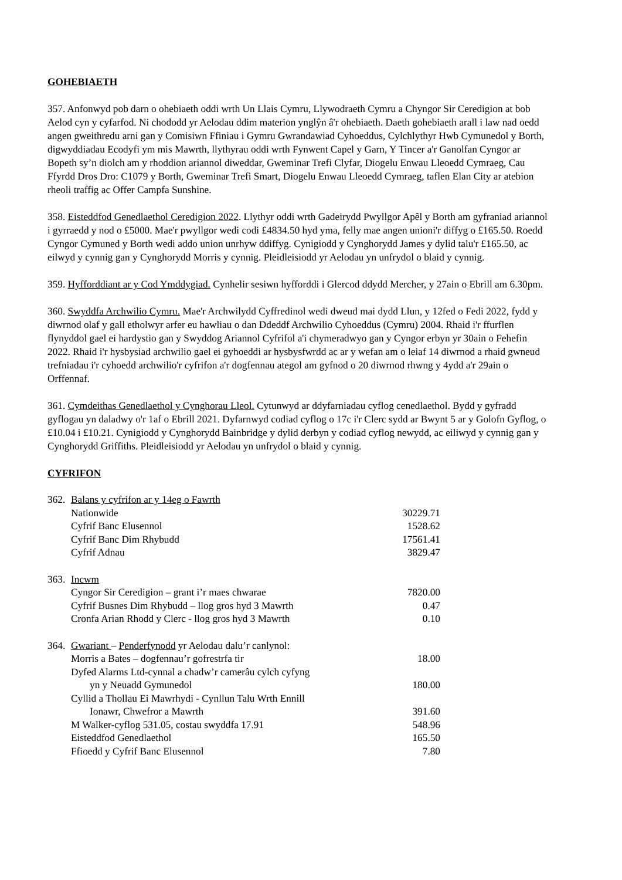GOHEBIAETH
357. Anfonwyd pob darn o ohebiaeth oddi wrth Un Llais Cymru, Llywodraeth Cymru a Chyngor Sir Ceredigion at bob Aelod cyn y cyfarfod. Ni chododd yr Aelodau ddim materion ynglŷn â'r ohebiaeth. Daeth gohebiaeth arall i law nad oedd angen gweithredu arni gan y Comisiwn Ffiniau i Gymru Gwrandawiad Cyhoeddus, Cylchlythyr Hwb Cymunedol y Borth, digwyddiadau Ecodyfi ym mis Mawrth, llythyrau oddi wrth Fynwent Capel y Garn, Y Tincer a'r Ganolfan Cyngor ar Bopeth sy’n diolch am y rhoddion ariannol diweddar, Gweminar Trefi Clyfar, Diogelu Enwau Lleoedd Cymraeg, Cau Ffyrdd Dros Dro: C1079 y Borth, Gweminar Trefi Smart, Diogelu Enwau Lleoedd Cymraeg, taflen Elan City ar atebion rheoli traffig ac Offer Campfa Sunshine.
358. Eisteddfod Genedlaethol Ceredigion 2022. Llythyr oddi wrth Gadeirydd Pwyllgor Apêl y Borth am gyfraniad ariannol i gyrraedd y nod o £5000. Mae'r pwyllgor wedi codi £4834.50 hyd yma, felly mae angen unioni'r diffyg o £165.50. Roedd Cyngor Cymuned y Borth wedi addo union unrhyw ddiffyg. Cynigiodd y Cynghorydd James y dylid talu'r £165.50, ac eilwyd y cynnig gan y Cynghorydd Morris y cynnig. Pleidleisiodd yr Aelodau yn unfrydol o blaid y cynnig.
359. Hyfforddiant ar y Cod Ymddygiad. Cynhelir sesiwn hyfforddi i Glercod ddydd Mercher, y 27ain o Ebrill am 6.30pm.
360. Swyddfa Archwilio Cymru. Mae'r Archwilydd Cyffredinol wedi dweud mai dydd Llun, y 12fed o Fedi 2022, fydd y diwrnod olaf y gall etholwyr arfer eu hawliau o dan Ddeddf Archwilio Cyhoeddus (Cymru) 2004. Rhaid i'r ffurflen flynyddol gael ei hardystio gan y Swyddog Ariannol Cyfrifol a'i chymeradwyo gan y Cyngor erbyn yr 30ain o Fehefin 2022. Rhaid i'r hysbysiad archwilio gael ei gyhoeddi ar hysbysfwrdd ac ar y wefan am o leiaf 14 diwrnod a rhaid gwneud trefniadau i'r cyhoedd archwilio'r cyfrifon a'r dogfennau ategol am gyfnod o 20 diwrnod rhwng y 4ydd a'r 29ain o Orffennaf.
361. Cymdeithas Genedlaethol y Cynghorau Lleol. Cytunwyd ar ddyfarniadau cyflog cenedlaethol. Bydd y gyfradd gyflogau yn daladwy o'r 1af o Ebrill 2021. Dyfarnwyd codiad cyflog o 17c i'r Clerc sydd ar Bwynt 5 ar y Golofn Gyflog, o £10.04 i £10.21. Cynigiodd y Cynghorydd Bainbridge y dylid derbyn y codiad cyflog newydd, ac eiliwyd y cynnig gan y Cynghorydd Griffiths. Pleidleisiodd yr Aelodau yn unfrydol o blaid y cynnig.
CYFRIFON
| 362. | Balans y cyfrifon ar y 14eg o Fawrth | |
| | Nationwide | 30229.71 |
| | Cyfrif Banc Elusennol | 1528.62 |
| | Cyfrif Banc Dim Rhybudd | 17561.41 |
| | Cyfrif Adnau | 3829.47 |
| 363. | Incwm | |
| | Cyngor Sir Ceredigion – grant i’r maes chwarae | 7820.00 |
| | Cyfrif Busnes Dim Rhybudd – llog gros hyd 3 Mawrth | 0.47 |
| | Cronfa Arian Rhodd y Clerc - llog gros hyd 3 Mawrth | 0.10 |
| 364. | Gwariant – Penderfynodd yr Aelodau dalu’r canlynol: | |
| | Morris a Bates – dogfennau’r gofrestrfa tir | 18.00 |
| | Dyfed Alarms Ltd-cynnal a chadw’r camerâu cylch cyfyng | |
| | yn y Neuadd Gymunedol | 180.00 |
| | Cyllid a Thollau Ei Mawrhydi - Cynllun Talu Wrth Ennill | |
| | Ionawr, Chwefror a Mawrth | 391.60 |
| | M Walker-cyflog 531.05, costau swyddfa 17.91 | 548.96 |
| | Eisteddfod Genedlaethol | 165.50 |
| | Ffioedd y Cyfrif Banc Elusennol | 7.80 |